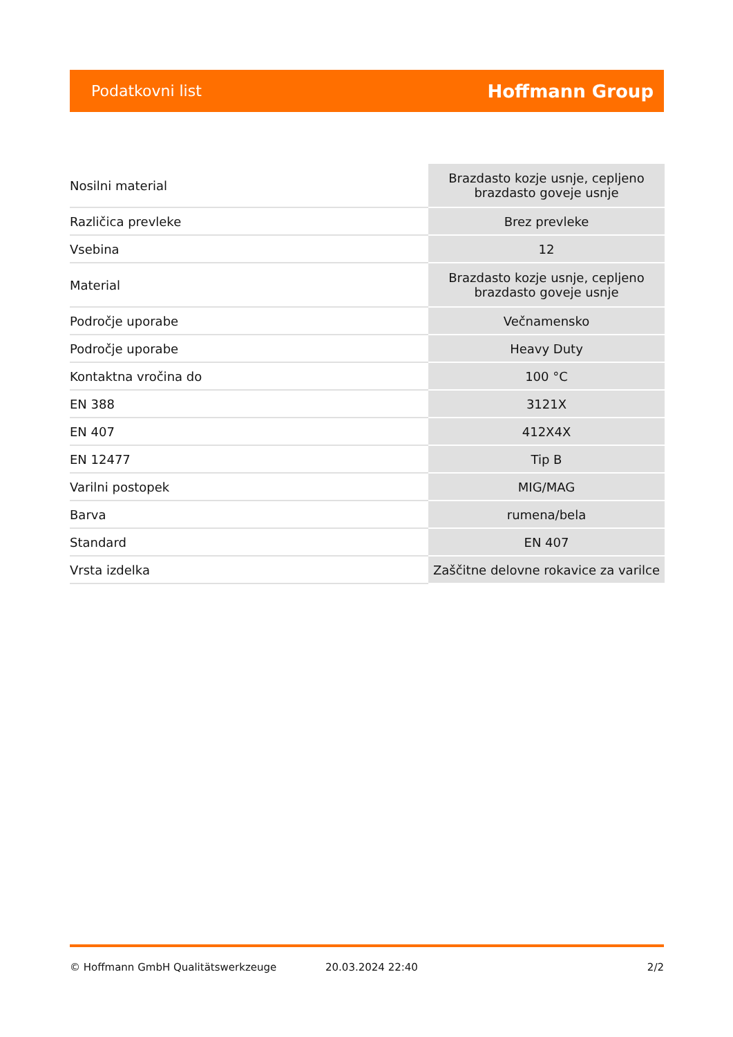Podatkovni list Hoffmann Group
| Nosilni material | Brazdasto kozje usnje, cepljeno brazdasto goveje usnje |
| Različica prevleke | Brez prevleke |
| Vsebina | 12 |
| Material | Brazdasto kozje usnje, cepljeno brazdasto goveje usnje |
| Področje uporabe | Večnamensko |
| Področje uporabe | Heavy Duty |
| Kontaktna vročina do | 100 °C |
| EN 388 | 3121X |
| EN 407 | 412X4X |
| EN 12477 | Tip B |
| Varilni postopek | MIG/MAG |
| Barva | rumena/bela |
| Standard | EN 407 |
| Vrsta izdelka | Zaščitne delovne rokavice za varilce |
© Hoffmann GmbH Qualitätswerkzeuge 20.03.2024 22:40 2/2